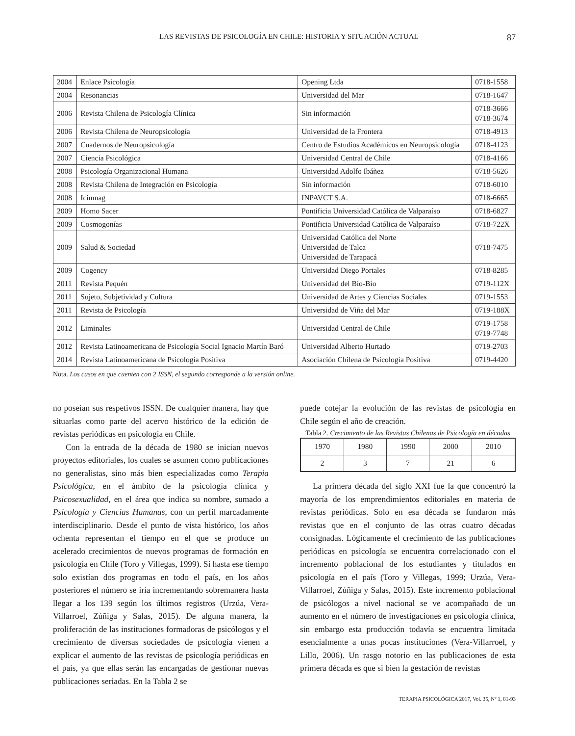LAS REVISTAS DE PSICOLOGÍA EN CHILE: HISTORIA Y SITUACIÓN ACTUAL 87
| 2004 | Enlace Psicología | Opening Ltda | 0718-1558 |
| 2004 | Resonancias | Universidad del Mar | 0718-1647 |
| 2006 | Revista Chilena de Psicología Clínica | Sin información | 0718-3666 0718-3674 |
| 2006 | Revista Chilena de Neuropsicología | Universidad de la Frontera | 0718-4913 |
| 2007 | Cuadernos de Neuropsicología | Centro de Estudios Académicos en Neuropsicología | 0718-4123 |
| 2007 | Ciencia Psicológica | Universidad Central de Chile | 0718-4166 |
| 2008 | Psicología Organizacional Humana | Universidad Adolfo Ibáñez | 0718-5626 |
| 2008 | Revista Chilena de Integración en Psicología | Sin información | 0718-6010 |
| 2008 | Icimnag | INPAVCT S.A. | 0718-6665 |
| 2009 | Homo Sacer | Pontificia Universidad Católica de Valparaíso | 0718-6827 |
| 2009 | Cosmogonías | Pontificia Universidad Católica de Valparaíso | 0718-722X |
| 2009 | Salud & Sociedad | Universidad Católica del Norte Universidad de Talca Universidad de Tarapacá | 0718-7475 |
| 2009 | Cogency | Universidad Diego Portales | 0718-8285 |
| 2011 | Revista Pequén | Universidad del Bío-Bío | 0719-112X |
| 2011 | Sujeto, Subjetividad y Cultura | Universidad de Artes y Ciencias Sociales | 0719-1553 |
| 2011 | Revista de Psicología | Universidad de Viña del Mar | 0719-188X |
| 2012 | Liminales | Universidad Central de Chile | 0719-1758 0719-7748 |
| 2012 | Revista Latinoamericana de Psicología Social Ignacio Martín Baró | Universidad Alberto Hurtado | 0719-2703 |
| 2014 | Revista Latinoamericana de Psicología Positiva | Asociación Chilena de Psicología Positiva | 0719-4420 |
Nota. Los casos en que cuenten con 2 ISSN, el segundo corresponde a la versión online.
no poseían sus respetivos ISSN. De cualquier manera, hay que situarlas como parte del acervo histórico de la edición de revistas periódicas en psicología en Chile.
Con la entrada de la década de 1980 se inician nuevos proyectos editoriales, los cuales se asumen como publicaciones no generalistas, sino más bien especializadas como Terapia Psicológica, en el ámbito de la psicología clínica y Psicosexualidad, en el área que indica su nombre, sumado a Psicología y Ciencias Humanas, con un perfil marcadamente interdisciplinario. Desde el punto de vista histórico, los años ochenta representan el tiempo en el que se produce un acelerado crecimientos de nuevos programas de formación en psicología en Chile (Toro y Villegas, 1999). Si hasta ese tiempo solo existían dos programas en todo el país, en los años posteriores el número se iría incrementando sobremanera hasta llegar a los 139 según los últimos registros (Urzúa, Vera-Villarroel, Zúñiga y Salas, 2015). De alguna manera, la proliferación de las instituciones formadoras de psicólogos y el crecimiento de diversas sociedades de psicología vienen a explicar el aumento de las revistas de psicología periódicas en el país, ya que ellas serán las encargadas de gestionar nuevas publicaciones seriadas. En la Tabla 2 se
puede cotejar la evolución de las revistas de psicología en Chile según el año de creación.
Tabla 2. Crecimiento de las Revistas Chilenas de Psicología en décadas
| 1970 | 1980 | 1990 | 2000 | 2010 |
| 2 | 3 | 7 | 21 | 6 |
La primera década del siglo XXI fue la que concentró la mayoría de los emprendimientos editoriales en materia de revistas periódicas. Solo en esa década se fundaron más revistas que en el conjunto de las otras cuatro décadas consignadas. Lógicamente el crecimiento de las publicaciones periódicas en psicología se encuentra correlacionado con el incremento poblacional de los estudiantes y titulados en psicología en el país (Toro y Villegas, 1999; Urzúa, Vera-Villarroel, Zúñiga y Salas, 2015). Este incremento poblacional de psicólogos a nivel nacional se ve acompañado de un aumento en el número de investigaciones en psicología clínica, sin embargo esta producción todavía se encuentra limitada esencialmente a unas pocas instituciones (Vera-Villarroel, y Lillo, 2006). Un rasgo notorio en las publicaciones de esta primera década es que si bien la gestación de revistas
TERAPIA PSICOLÓGICA 2017, Vol. 35, Nº 1, 81-93